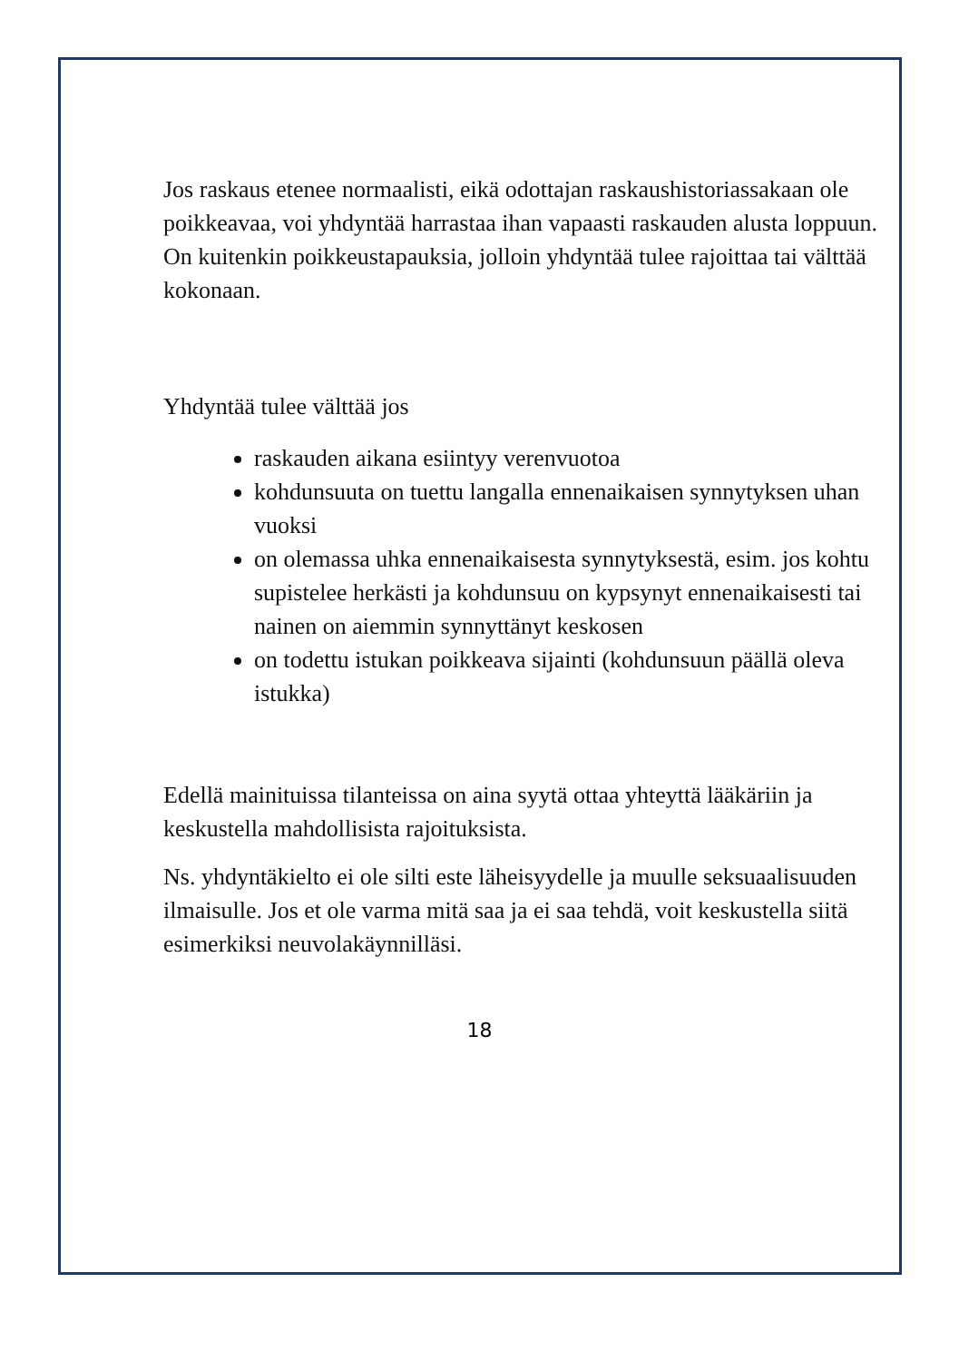Jos raskaus etenee normaalisti, eikä odottajan raskaushistoriassakaan ole poikkeavaa, voi yhdyntää harrastaa ihan vapaasti raskauden alusta loppuun. On kuitenkin poikkeustapauksia, jolloin yhdyntää tulee rajoittaa tai välttää kokonaan.
Yhdyntää tulee välttää jos
raskauden aikana esiintyy verenvuotoa
kohdunsuuta on tuettu langalla ennenaikaisen synnytyksen uhan vuoksi
on olemassa uhka ennenaikaisesta synnytyksestä, esim. jos kohtu supistelee herkästi ja kohdunsuu on kypsynyt ennenaikaisesti tai nainen on aiemmin synnyttänyt keskosen
on todettu istukan poikkeava sijainti (kohdunsuun päällä oleva istukka)
Edellä mainituissa tilanteissa on aina syytä ottaa yhteyttä lääkäriin ja keskustella mahdollisista rajoituksista.
Ns. yhdyntäkielto ei ole silti este läheisyydelle ja muulle seksuaalisuuden ilmaisulle. Jos et ole varma mitä saa ja ei saa tehdä, voit keskustella siitä esimerkiksi neuvolakäynnilläsi.
18